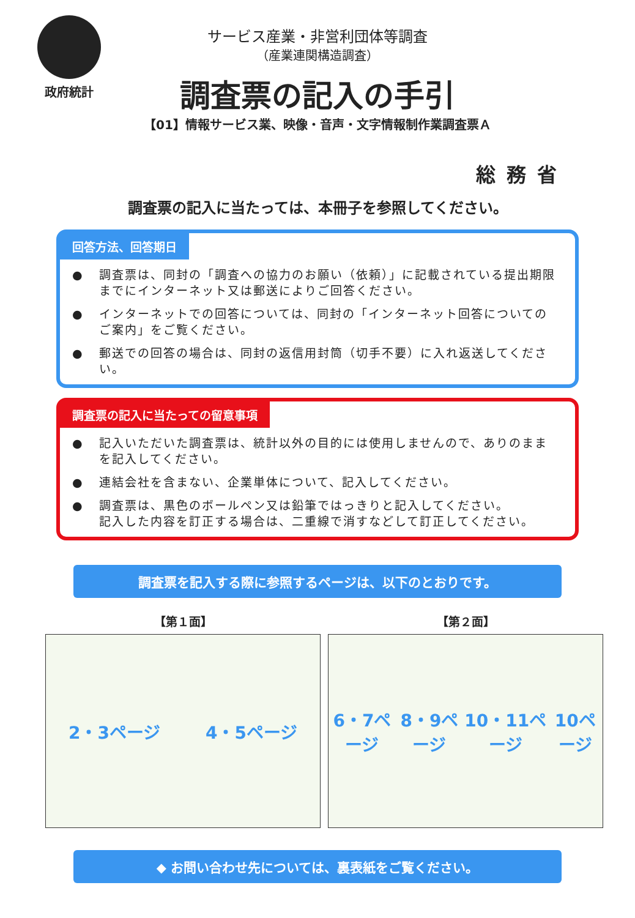政府統計
サービス産業・非営利団体等調査
（産業連関構造調査）
調査票の記入の手引
【01】情報サービス業、映像・音声・文字情報制作業調査票Ａ
総務省
調査票の記入に当たっては、本冊子を参照してください。
回答方法、回答期日
● 調査票は、同封の「調査への協力のお願い（依頼）」に記載されている提出期限までにインターネット又は郵送によりご回答ください。
● インターネットでの回答については、同封の「インターネット回答についてのご案内」をご覧ください。
● 郵送での回答の場合は、同封の返信用封筒（切手不要）に入れ返送してください。
調査票の記入に当たっての留意事項
● 記入いただいた調査票は、統計以外の目的には使用しませんので、ありのままを記入してください。
● 連結会社を含まない、企業単体について、記入してください。
● 調査票は、黒色のボールペン又は鉛筆ではっきりと記入してください。
記入した内容を訂正する場合は、二重線で消すなどして訂正してください。
調査票を記入する際に参照するページは、以下のとおりです。
【第１面】
2・3ページ 4・5ページ
【第２面】
6・7ページ 8・9ページ 10・11ページ 10ページ
◆ お問い合わせ先については、裏表紙をご覧ください。